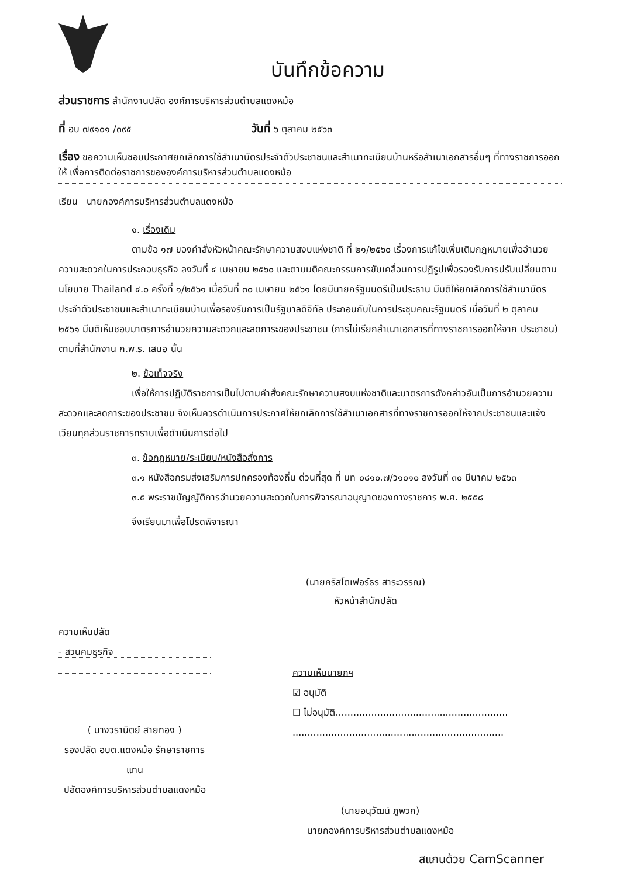บันทึกข้อความ
ส่วนราชการ สำนักงานปลัด องค์การบริหารส่วนตำบลแดงหม้อ
ที่ อบ ๗๙๑๐๑ /๓๙๕ วันที่ ๖ ตุลาคม ๒๕๖๓
เรื่อง ขอความเห็นชอบประกาศยกเลิกการใช้สำเนาบัตรประจำตัวประชาชนและสำเนาทะเบียนบ้านหรือสำเนาเอกสารอื่นๆ ที่ทางราชการออกให้ เพื่อการติดต่อราชการขององค์การบริหารส่วนตำบลแดงหม้อ
เรียน นายกองค์การบริหารส่วนตำบลแดงหม้อ
๑. เรื่องเดิม
ตามข้อ ๑๗ ของคำสั่งหัวหน้าคณะรักษาความสงบแห่งชาติ ที่ ๒๑/๒๕๖๐ เรื่องการแก้ไขเพิ่มเติมกฎหมายเพื่ออำนวยความสะดวกในการประกอบธุรกิจ ลงวันที่ ๔ เมษายน ๒๕๖๐ และตามมติคณะกรรมการขับเคลื่อนการปฏิรูปเพื่อรองรับการปรับเปลี่ยนตามนโยบาย Thailand ๔.๐ ครั้งที่ ๑/๒๕๖๑ เมื่อวันที่ ๓๐ เมษายน ๒๕๖๑ โดยมีนายกรัฐมนตรีเป็นประธาน มีมติให้ยกเลิกการใช้สำเนาบัตรประจำตัวประชาชนและสำเนาทะเบียนบ้านเพื่อรองรับการเป็นรัฐบาลดิจิทัล ประกอบกับในการประชุมคณะรัฐมนตรี เมื่อวันที่ ๒ ตุลาคม ๒๕๖๑ มีมติเห็นชอบมาตรการอำนวยความสะดวกและลดภาระของประชาชน (การไม่เรียกสำเนาเอกสารที่ทางราชการออกให้จาก ประชาชน) ตามที่สำนักงาน ก.พ.ร. เสนอ นั้น
๒. ข้อเท็จจริง
เพื่อให้การปฏิบัติราชการเป็นไปตามคำสั่งคณะรักษาความสงบแห่งชาติและมาตรการดังกล่าวอันเป็นการอำนวยความสะดวกและลดภาระของประชาชน จึงเห็นควรดำเนินการประกาศให้ยกเลิกการใช้สำเนาเอกสารที่ทางราชการออกให้จากประชาชนและแจ้งเวียนทุกส่วนราชการทราบเพื่อดำเนินการต่อไป
๓. ข้อกฎหมาย/ระเบียบ/หนังสือสั่งการ
๓.๑ หนังสือกรมส่งเสริมการปกครองท้องถิ่น ด่วนที่สุด ที่ มท ๐๘๑๐.๗/ว๑๐๑๐ ลงวันที่ ๓๐ มีนาคม ๒๕๖๓
๓.๕ พระราชบัญญัติการอำนวยความสะดวกในการพิจารณาอนุญาตของทางราชการ พ.ศ. ๒๕๕๘
จึงเรียนมาเพื่อโปรดพิจารณา
(นายคริสโตเฟอร์ธร สาระวรรณ)
หัวหน้าสำนักปลัด
ความเห็นปลัด
- สวนคมธุรกิจ
( นางวรานิตย์ สายทอง )
รองปลัด อบต.แดงหม้อ รักษาราชการแทน
ปลัดองค์การบริหารส่วนตำบลแดงหม้อ
ความเห็นนายกฯ
☑ อนุมัติ
☐ ไม่อนุมัติ..........................................................
.......................................................................
(นายอนุวัฒน์ ภูพวก)
นายกองค์การบริหารส่วนตำบลแดงหม้อ
สแกนด้วย CamScanner